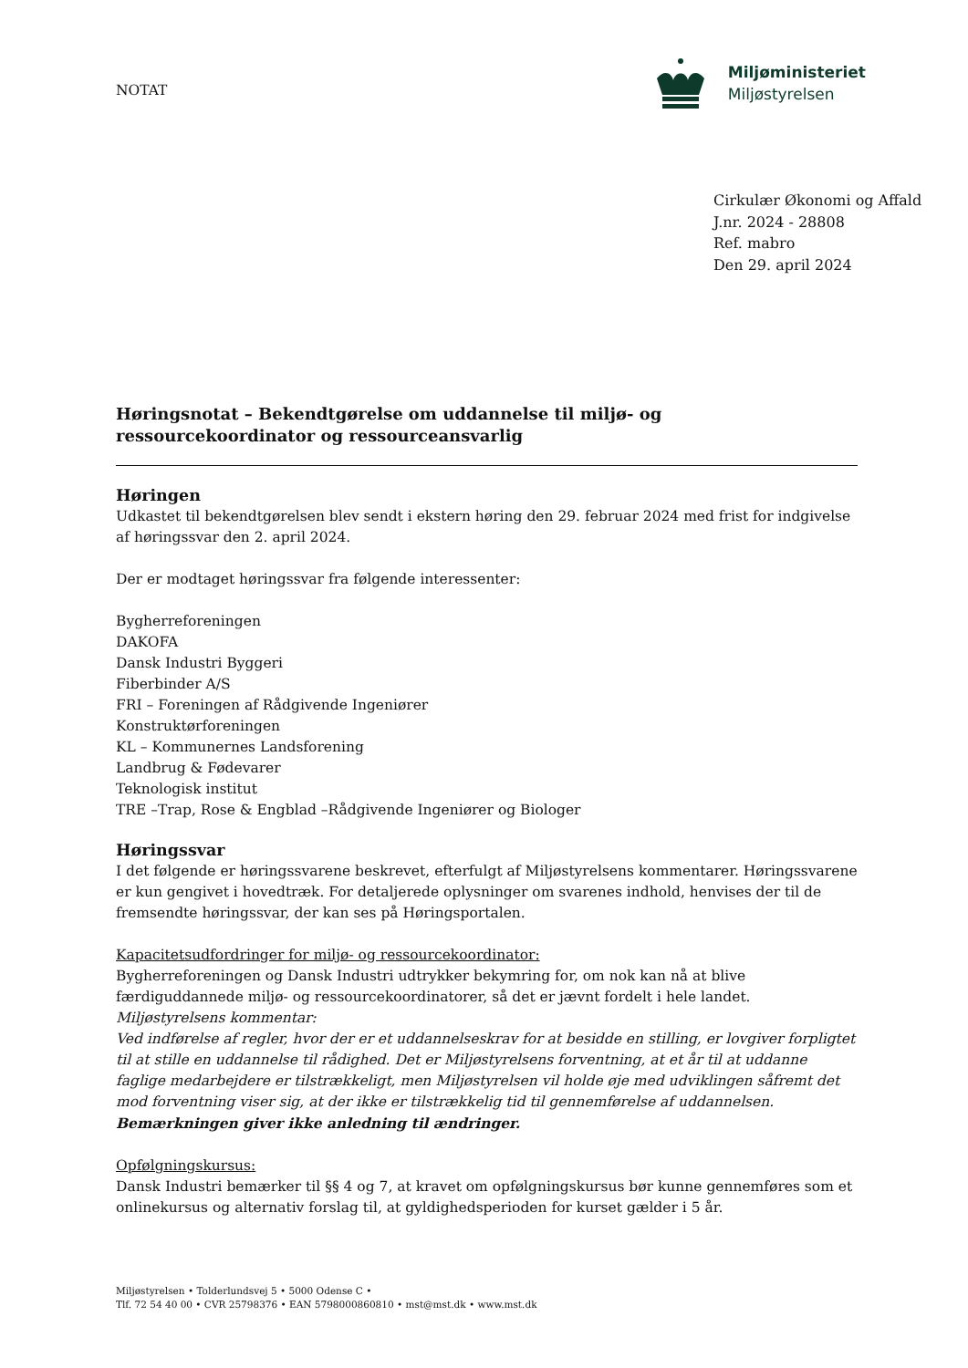NOTAT
Miljøministeriet
Miljøstyrelsen
Cirkulær Økonomi og Affald
J.nr. 2024 - 28808
Ref. mabro
Den 29. april 2024
Høringsnotat – Bekendtgørelse om uddannelse til miljø- og ressourcekoordinator og ressourceansvarlig
Høringen
Udkastet til bekendtgørelsen blev sendt i ekstern høring den 29. februar 2024 med frist for indgivelse af høringssvar den 2. april 2024.
Der er modtaget høringssvar fra følgende interessenter:
Bygherreforeningen
DAKOFA
Dansk Industri Byggeri
Fiberbinder A/S
FRI – Foreningen af Rådgivende Ingeniører
Konstruktørforeningen
KL – Kommunernes Landsforening
Landbrug & Fødevarer
Teknologisk institut
TRE –Trap, Rose & Engblad –Rådgivende Ingeniører og Biologer
Høringssvar
I det følgende er høringssvarene beskrevet, efterfulgt af Miljøstyrelsens kommentarer. Høringssvarene er kun gengivet i hovedtræk. For detaljerede oplysninger om svarenes indhold, henvises der til de fremsendte høringssvar, der kan ses på Høringsportalen.
Kapacitetsudfordringer for miljø- og ressourcekoordinator:
Bygherreforeningen og Dansk Industri udtrykker bekymring for, om nok kan nå at blive færdiguddannede miljø- og ressourcekoordinatorer, så det er jævnt fordelt i hele landet.
Miljøstyrelsens kommentar:
Ved indførelse af regler, hvor der er et uddannelseskrav for at besidde en stilling, er lovgiver forpligtet til at stille en uddannelse til rådighed. Det er Miljøstyrelsens forventning, at et år til at uddanne faglige medarbejdere er tilstrækkeligt, men Miljøstyrelsen vil holde øje med udviklingen såfremt det mod forventning viser sig, at der ikke er tilstrækkelig tid til gennemførelse af uddannelsen.
Bemærkningen giver ikke anledning til ændringer.
Opfølgningskursus:
Dansk Industri bemærker til §§ 4 og 7, at kravet om opfølgningskursus bør kunne gennemføres som et onlinekursus og alternativ forslag til, at gyldighedsperioden for kurset gælder i 5 år.
Miljøstyrelsen • Tolderlundsvej 5 • 5000 Odense C •
Tlf. 72 54 40 00 • CVR 25798376 • EAN 5798000860810 • mst@mst.dk • www.mst.dk